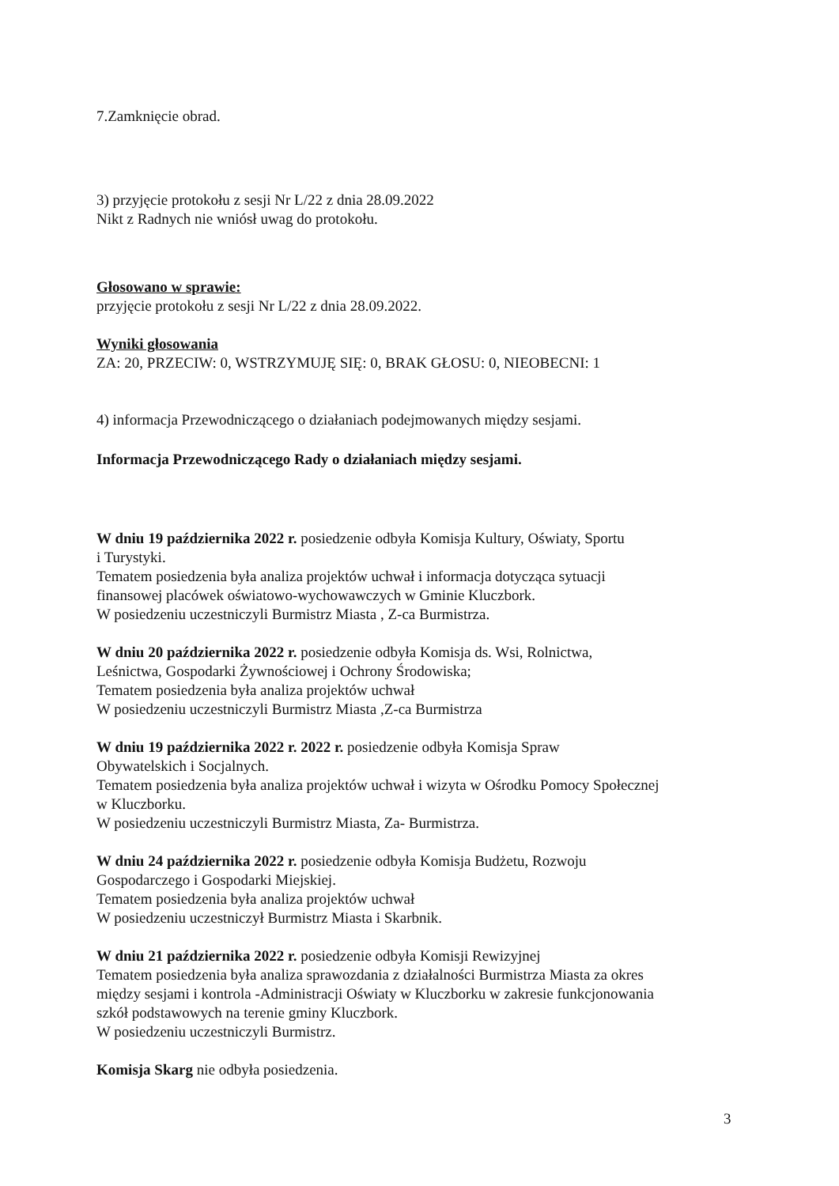7.Zamknięcie obrad.
3) przyjęcie protokołu z sesji Nr L/22 z dnia 28.09.2022
Nikt z Radnych nie wniósł uwag do protokołu.
Głosowano w sprawie:
przyjęcie protokołu z sesji Nr L/22 z dnia 28.09.2022.
Wyniki głosowania
ZA: 20, PRZECIW: 0, WSTRZYMUJĘ SIĘ: 0, BRAK GŁOSU: 0, NIEOBECNI: 1
4) informacja Przewodniczącego o działaniach podejmowanych między sesjami.
Informacja Przewodniczącego Rady o działaniach między sesjami.
W dniu 19 października 2022 r. posiedzenie odbyła Komisja Kultury, Oświaty, Sportu
i Turystyki.
Tematem posiedzenia była analiza projektów uchwał i informacja dotycząca sytuacji
finansowej placówek oświatowo-wychowawczych w Gminie Kluczbork.
W posiedzeniu uczestniczyli Burmistrz Miasta , Z-ca Burmistrza.
W dniu 20 października 2022 r. posiedzenie odbyła Komisja ds. Wsi, Rolnictwa,
Leśnictwa, Gospodarki Żywnościowej i Ochrony Środowiska;
Tematem posiedzenia była analiza projektów uchwał
W posiedzeniu uczestniczyli Burmistrz Miasta ,Z-ca Burmistrza
W dniu 19 października 2022 r. 2022 r. posiedzenie odbyła Komisja Spraw
Obywatelskich i Socjalnych.
Tematem posiedzenia była analiza projektów uchwał i wizyta w Ośrodku Pomocy Społecznej
w Kluczborku.
W posiedzeniu uczestniczyli Burmistrz Miasta, Za- Burmistrza.
W dniu 24 października 2022 r. posiedzenie odbyła Komisja Budżetu, Rozwoju
Gospodarczego i Gospodarki Miejskiej.
Tematem posiedzenia była analiza projektów uchwał
W posiedzeniu uczestniczył Burmistrz Miasta i Skarbnik.
W dniu 21 października 2022 r. posiedzenie odbyła Komisji Rewizyjnej
Tematem posiedzenia była analiza sprawozdania z działalności Burmistrza Miasta za okres
między sesjami i kontrola -Administracji Oświaty w Kluczborku w zakresie funkcjonowania
szkół podstawowych na terenie gminy Kluczbork.
W posiedzeniu uczestniczyli Burmistrz.
Komisja Skarg nie odbyła posiedzenia.
3